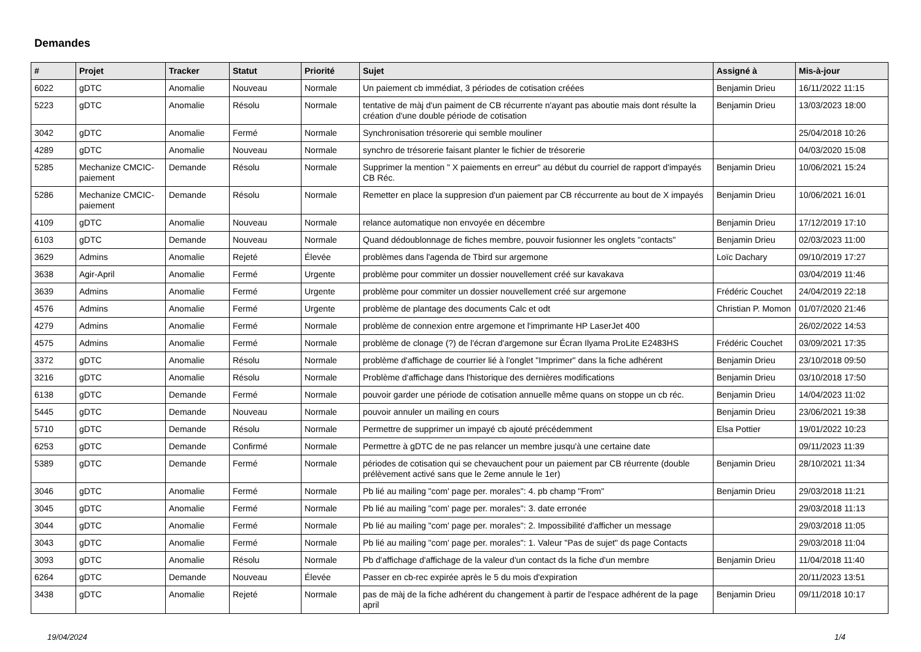Demandes
| # | Projet | Tracker | Statut | Priorité | Sujet | Assigné à | Mis-à-jour |
| --- | --- | --- | --- | --- | --- | --- | --- |
| 6022 | gDTC | Anomalie | Nouveau | Normale | Un paiement cb immédiat, 3 périodes de cotisation créées | Benjamin Drieu | 16/11/2022 11:15 |
| 5223 | gDTC | Anomalie | Résolu | Normale | tentative de màj d'un paiment de CB récurrente n'ayant pas aboutie mais dont résulte la création d'une double période de cotisation | Benjamin Drieu | 13/03/2023 18:00 |
| 3042 | gDTC | Anomalie | Fermé | Normale | Synchronisation trésorerie qui semble mouliner | | 25/04/2018 10:26 |
| 4289 | gDTC | Anomalie | Nouveau | Normale | synchro de trésorerie faisant planter le fichier de trésorerie | | 04/03/2020 15:08 |
| 5285 | Mechanize CMCIC-paiement | Demande | Résolu | Normale | Supprimer la mention " X paiements en erreur" au début du courriel de rapport d'impayés CB Réc. | Benjamin Drieu | 10/06/2021 15:24 |
| 5286 | Mechanize CMCIC-paiement | Demande | Résolu | Normale | Remetter en place la suppresion d'un paiement par CB réccurrente au bout de X impayés | Benjamin Drieu | 10/06/2021 16:01 |
| 4109 | gDTC | Anomalie | Nouveau | Normale | relance automatique non envoyée en décembre | Benjamin Drieu | 17/12/2019 17:10 |
| 6103 | gDTC | Demande | Nouveau | Normale | Quand dédoublonnage de fiches membre, pouvoir fusionner les onglets "contacts" | Benjamin Drieu | 02/03/2023 11:00 |
| 3629 | Admins | Anomalie | Rejeté | Élevée | problèmes dans l'agenda de Tbird sur argemone | Loïc Dachary | 09/10/2019 17:27 |
| 3638 | Agir-April | Anomalie | Fermé | Urgente | problème pour commiter un dossier nouvellement créé sur kavakava | | 03/04/2019 11:46 |
| 3639 | Admins | Anomalie | Fermé | Urgente | problème pour commiter un dossier nouvellement créé sur argemone | Frédéric Couchet | 24/04/2019 22:18 |
| 4576 | Admins | Anomalie | Fermé | Urgente | problème de plantage des documents Calc et odt | Christian P. Momon | 01/07/2020 21:46 |
| 4279 | Admins | Anomalie | Fermé | Normale | problème de connexion entre argemone et l'imprimante HP LaserJet 400 | | 26/02/2022 14:53 |
| 4575 | Admins | Anomalie | Fermé | Normale | problème de clonage (?) de l'écran d'argemone sur Écran Ilyama ProLite E2483HS | Frédéric Couchet | 03/09/2021 17:35 |
| 3372 | gDTC | Anomalie | Résolu | Normale | problème d'affichage de courrier lié à l'onglet "Imprimer" dans la fiche adhérent | Benjamin Drieu | 23/10/2018 09:50 |
| 3216 | gDTC | Anomalie | Résolu | Normale | Problème d'affichage dans l'historique des dernières modifications | Benjamin Drieu | 03/10/2018 17:50 |
| 6138 | gDTC | Demande | Fermé | Normale | pouvoir garder une période de cotisation annuelle même quans on stoppe un cb réc. | Benjamin Drieu | 14/04/2023 11:02 |
| 5445 | gDTC | Demande | Nouveau | Normale | pouvoir annuler un mailing en cours | Benjamin Drieu | 23/06/2021 19:38 |
| 5710 | gDTC | Demande | Résolu | Normale | Permettre de supprimer un impayé cb ajouté précédemment | Elsa Pottier | 19/01/2022 10:23 |
| 6253 | gDTC | Demande | Confirmé | Normale | Permettre à gDTC de ne pas relancer un membre jusqu'à une certaine date | | 09/11/2023 11:39 |
| 5389 | gDTC | Demande | Fermé | Normale | périodes de cotisation qui se chevauchent pour un paiement par CB réurrente (double prélèvement activé sans que le 2eme annule le 1er) | Benjamin Drieu | 28/10/2021 11:34 |
| 3046 | gDTC | Anomalie | Fermé | Normale | Pb lié au mailing "com' page per. morales": 4. pb champ "From" | Benjamin Drieu | 29/03/2018 11:21 |
| 3045 | gDTC | Anomalie | Fermé | Normale | Pb lié au mailing "com' page per. morales": 3. date erronée | | 29/03/2018 11:13 |
| 3044 | gDTC | Anomalie | Fermé | Normale | Pb lié au mailing "com' page per. morales": 2. Impossibilité d'afficher un message | | 29/03/2018 11:05 |
| 3043 | gDTC | Anomalie | Fermé | Normale | Pb lié au mailing "com' page per. morales": 1. Valeur "Pas de sujet" ds page Contacts | | 29/03/2018 11:04 |
| 3093 | gDTC | Anomalie | Résolu | Normale | Pb d'affichage d'affichage de la valeur d'un contact ds la fiche d'un membre | Benjamin Drieu | 11/04/2018 11:40 |
| 6264 | gDTC | Demande | Nouveau | Élevée | Passer en cb-rec expirée après le 5 du mois d'expiration | | 20/11/2023 13:51 |
| 3438 | gDTC | Anomalie | Rejeté | Normale | pas de màj de la fiche adhérent du changement à partir de l'espace adhérent de la page april | Benjamin Drieu | 09/11/2018 10:17 |
19/04/2024 1/4